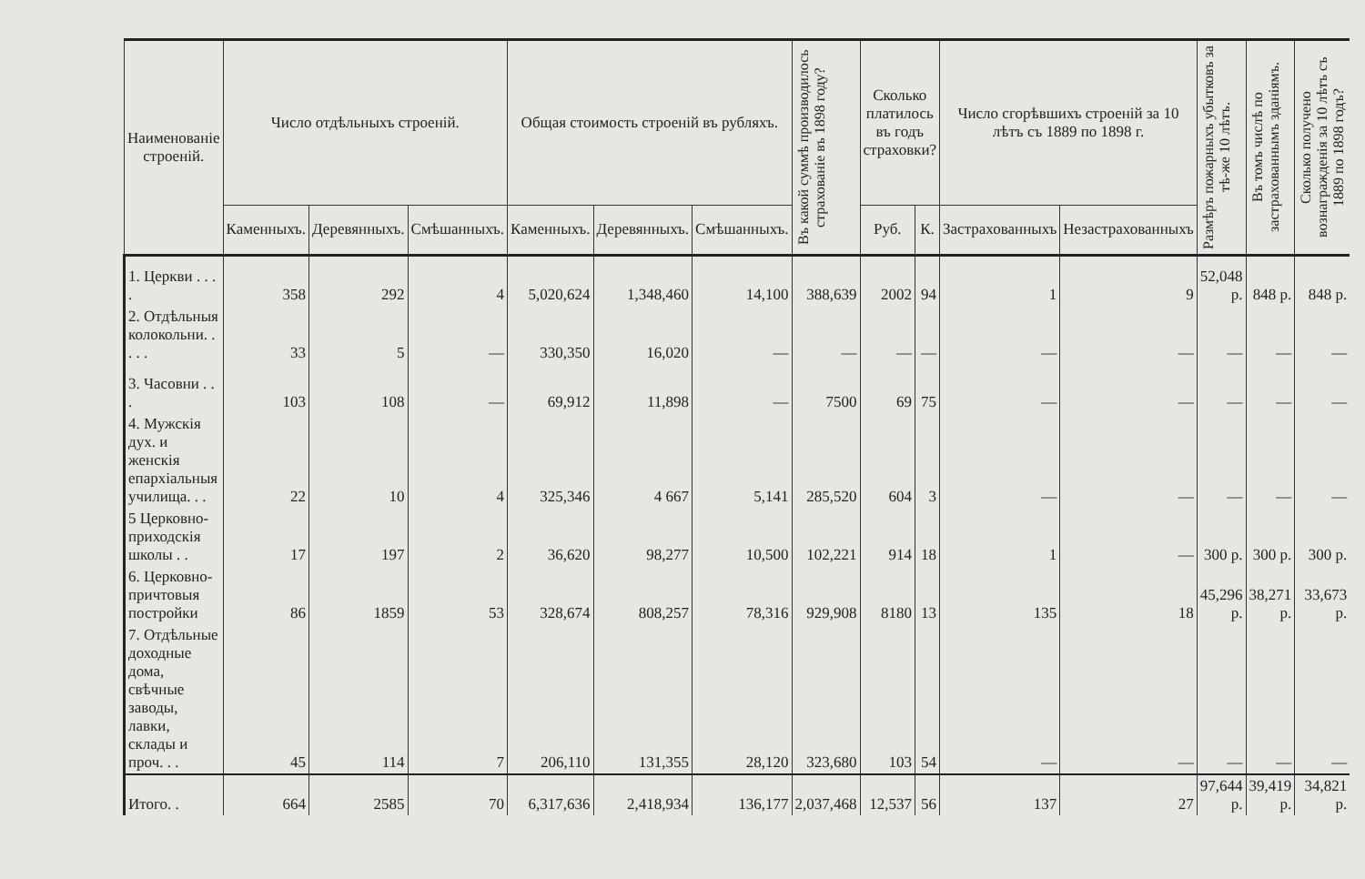| Наименованіе строеній. | Число отдѣльныхъ строеній. | | | Общая стоимость строеній въ рубляхъ. | | | Въ какой суммѣ производилось страхованіе въ 1898 году? | Сколько платилось въ годъ страховки? | | Число сгорѣвшихъ строеній за 10 лѣтъ съ 1889 по 1898 г. | | Размѣръ пожарныхъ убытковъ за тѣ-же 10 лѣтъ. | Въ томъ числѣ по застрахованнымъ зданіямъ. | Сколько получено вознагражденія за 10 лѣтъ съ 1889 по 1898 годъ? |
| --- | --- | --- | --- | --- | --- | --- | --- | --- | --- | --- | --- | --- | --- | --- |
| | Каменныхъ. | Деревянныхъ. | Смѣшанныхъ. | Каменныхъ. | Деревянныхъ. | Смѣшанныхъ. | | Руб. | К. | Застрахованныхъ | Незастрахованныхъ | | | |
| 1. Церкви . . . . | 358 | 292 | 4 | 5,020,624 | 1,348,460 | 14,100 | 388,639 | 2002 | 94 | 1 | 9 | 52,048 р. | 848 р. | 848 р. |
| 2. Отдѣльныя колокольни. . . . . | 33 | 5 | — | 330,350 | 16,020 | — | — | — | — | — | — | — | — | — |
| 3. Часовни . . . | 103 | 108 | — | 69,912 | 11,898 | — | 7500 | 69 | 75 | — | — | — | — | — |
| 4. Мужскія дух. и женскія епархіальныя училища. . . | 22 | 10 | 4 | 325,346 | 4 667 | 5,141 | 285,520 | 604 | 3 | — | — | — | — | — |
| 5 Церковно-приходскія школы . . | 17 | 197 | 2 | 36,620 | 98,277 | 10,500 | 102,221 | 914 | 18 | 1 | — | 300 р. | 300 р. | 300 р. |
| 6. Церковно-причтовыя постройки | 86 | 1859 | 53 | 328,674 | 808,257 | 78,316 | 929,908 | 8180 | 13 | 135 | 18 | 45,296 р. | 38,271 р. | 33,673 р. |
| 7. Отдѣльные доходные дома, свѣчные заводы, лавки, склады и проч. . . | 45 | 114 | 7 | 206,110 | 131,355 | 28,120 | 323,680 | 103 | 54 | — | — | — | — | — |
| Итого. . | 664 | 2585 | 70 | 6,317,636 | 2,418,934 | 136,177 | 2,037,468 | 12,537 | 56 | 137 | 27 | 97,644 р. | 39,419 р. | 34,821 р. |